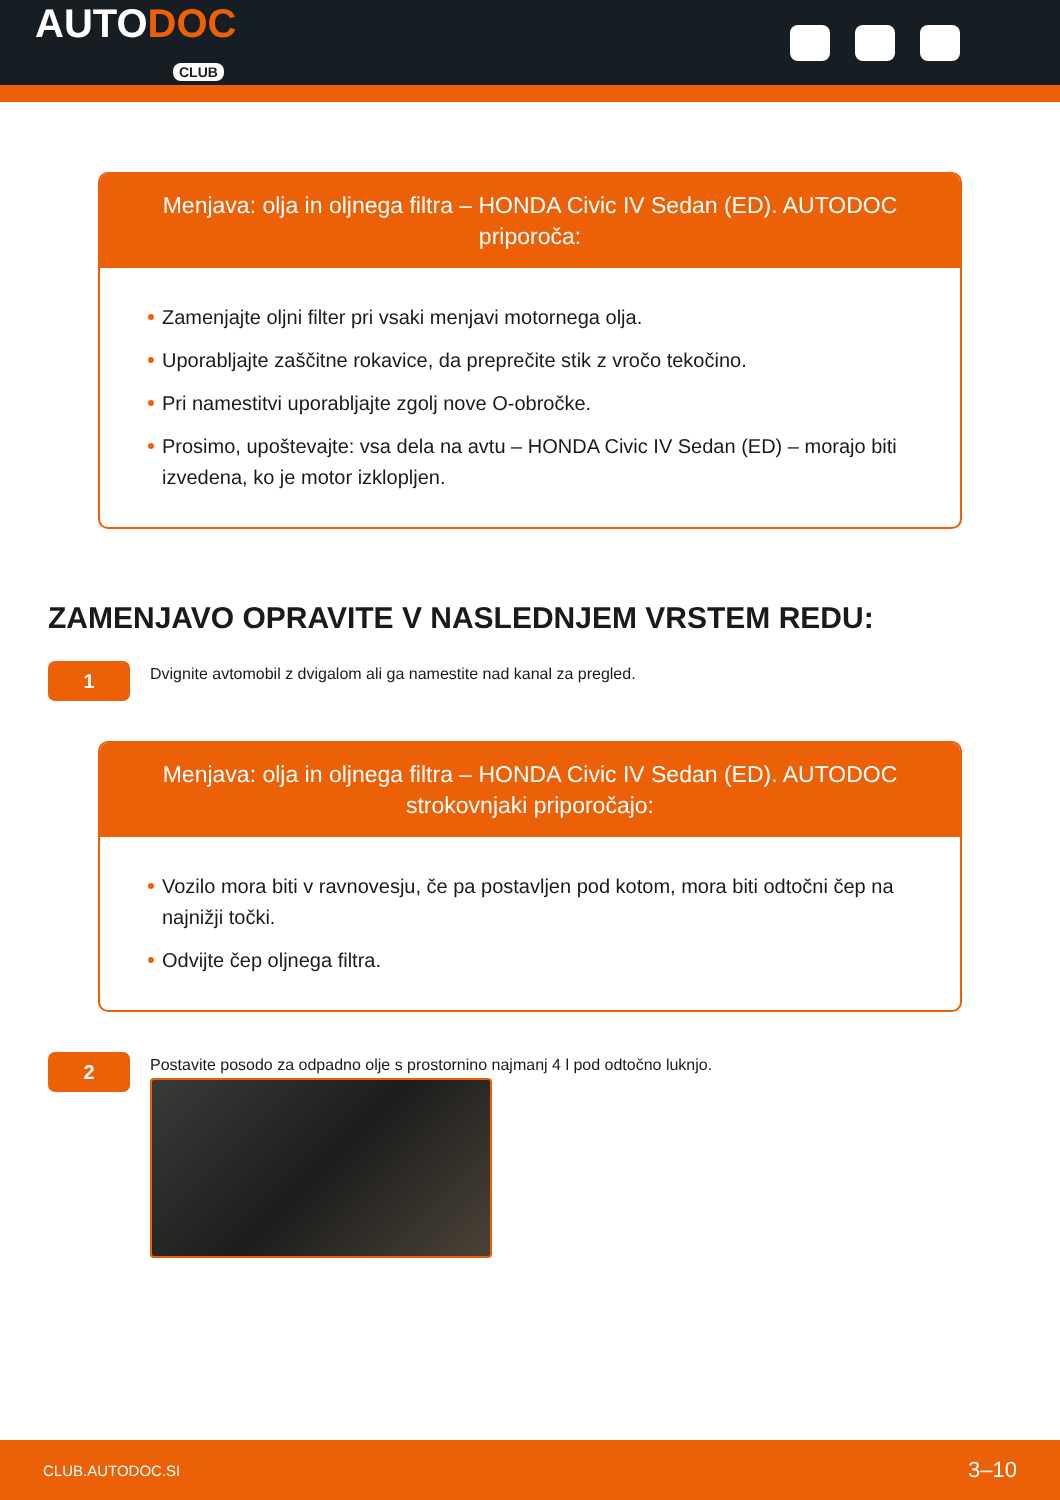AUTODOC
CLUB
Menjava: olja in oljnega filtra – HONDA Civic IV Sedan (ED). AUTODOC priporoča:
Zamenjajte oljni filter pri vsaki menjavi motornega olja.
Uporabljajte zaščitne rokavice, da preprečite stik z vročo tekočino.
Pri namestitvi uporabljajte zgolj nove O-obročke.
Prosimo, upoštevajte: vsa dela na avtu – HONDA Civic IV Sedan (ED) – morajo biti izvedena, ko je motor izklopljen.
ZAMENJAVO OPRAVITE V NASLEDNJEM VRSTEM REDU:
1
Dvignite avtomobil z dvigalom ali ga namestite nad kanal za pregled.
Menjava: olja in oljnega filtra – HONDA Civic IV Sedan (ED). AUTODOC strokovnjaki priporočajo:
Vozilo mora biti v ravnovesju, če pa postavljen pod kotom, mora biti odtočni čep na najnižji točki.
Odvijte čep oljnega filtra.
2
Postavite posodo za odpadno olje s prostornino najmanj 4 l pod odtočno luknjo.
CLUB.AUTODOC.SI 3–10